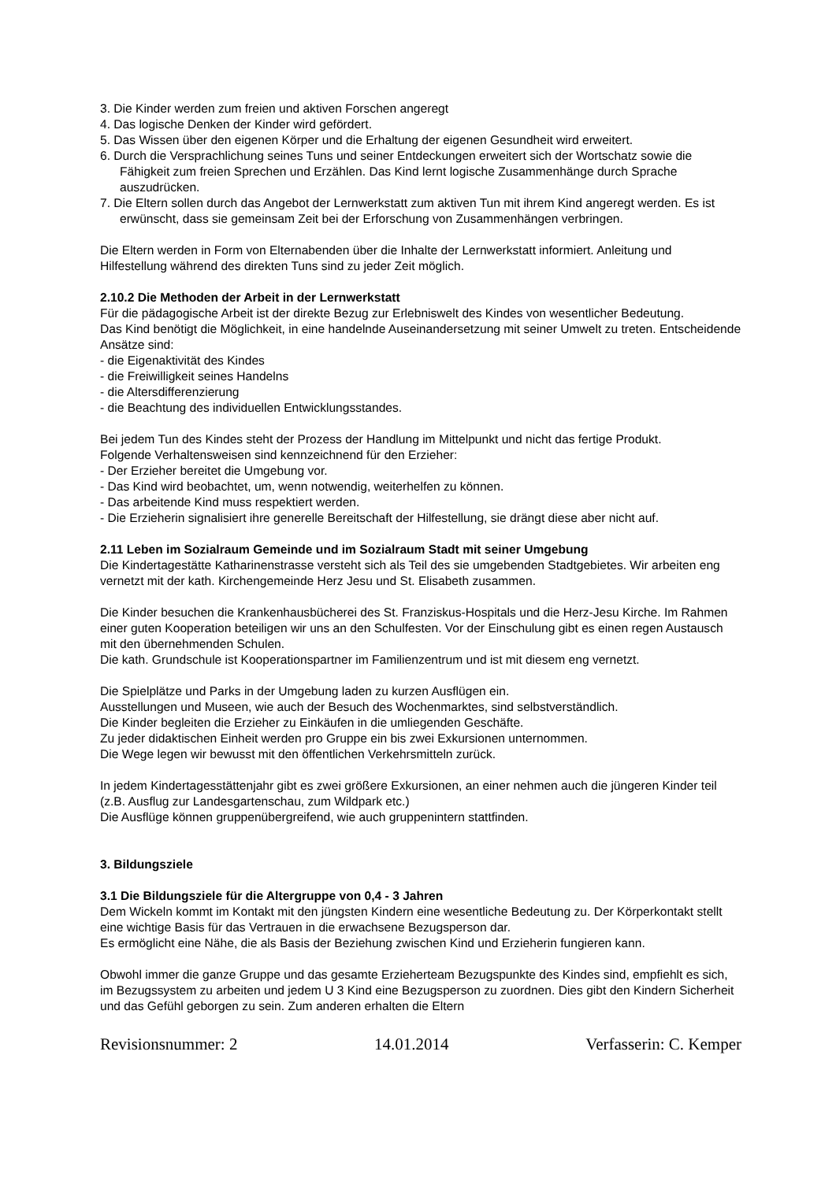3. Die Kinder werden zum freien und aktiven Forschen angeregt
4. Das logische Denken der Kinder wird gefördert.
5. Das Wissen über den eigenen Körper und die Erhaltung der eigenen Gesundheit wird erweitert.
6. Durch die Versprachlichung seines Tuns und seiner Entdeckungen erweitert sich der Wortschatz sowie die Fähigkeit zum freien Sprechen und Erzählen. Das Kind lernt logische Zusammenhänge durch Sprache auszudrücken.
7. Die Eltern sollen durch das Angebot der Lernwerkstatt zum aktiven Tun mit ihrem Kind angeregt werden. Es ist erwünscht, dass sie gemeinsam Zeit bei der Erforschung von Zusammenhängen verbringen.
Die Eltern werden in Form von Elternabenden über die Inhalte der Lernwerkstatt informiert. Anleitung und Hilfestellung während des direkten Tuns sind zu jeder Zeit möglich.
2.10.2 Die Methoden der Arbeit in der Lernwerkstatt
Für die pädagogische Arbeit ist der direkte Bezug zur Erlebniswelt des Kindes von wesentlicher Bedeutung.
Das Kind benötigt die Möglichkeit, in eine handelnde Auseinandersetzung mit seiner Umwelt zu treten. Entscheidende Ansätze sind:
- die Eigenaktivität des Kindes
- die Freiwilligkeit seines Handelns
- die Altersdifferenzierung
- die Beachtung des individuellen Entwicklungsstandes.
Bei jedem Tun des Kindes steht der Prozess der Handlung im Mittelpunkt und nicht das fertige Produkt.
Folgende Verhaltensweisen sind kennzeichnend für den Erzieher:
- Der Erzieher bereitet die Umgebung vor.
- Das Kind wird beobachtet, um, wenn notwendig, weiterhelfen zu können.
- Das arbeitende Kind muss respektiert werden.
- Die Erzieherin signalisiert ihre generelle Bereitschaft der Hilfestellung, sie drängt diese aber nicht auf.
2.11 Leben im Sozialraum Gemeinde und im Sozialraum Stadt mit seiner Umgebung
Die Kindertagestätte Katharinenstrasse versteht sich als Teil des sie umgebenden Stadtgebietes. Wir arbeiten eng vernetzt mit der kath. Kirchengemeinde Herz Jesu und St. Elisabeth zusammen.
Die Kinder besuchen die Krankenhausbücherei des St. Franziskus-Hospitals und die Herz-Jesu Kirche. Im Rahmen einer guten Kooperation beteiligen wir uns an den Schulfesten. Vor der Einschulung gibt es einen regen Austausch mit den übernehmenden Schulen.
Die kath. Grundschule ist Kooperationspartner im Familienzentrum und ist mit diesem eng vernetzt.
Die Spielplätze und Parks in der Umgebung laden zu kurzen Ausflügen ein.
Ausstellungen und Museen, wie auch der Besuch des Wochenmarktes, sind selbstverständlich.
Die Kinder begleiten die Erzieher zu Einkäufen in die umliegenden Geschäfte.
Zu jeder didaktischen Einheit werden pro Gruppe ein bis zwei Exkursionen unternommen.
Die Wege legen wir bewusst mit den öffentlichen Verkehrsmitteln zurück.
In jedem Kindertagesstättenjahr gibt es zwei größere Exkursionen, an einer nehmen auch die jüngeren Kinder teil (z.B. Ausflug zur Landesgartenschau, zum Wildpark etc.)
Die Ausflüge können gruppenübergreifend, wie auch gruppenintern stattfinden.
3. Bildungsziele
3.1 Die Bildungsziele für die Altergruppe von 0,4 - 3 Jahren
Dem Wickeln kommt im Kontakt mit den jüngsten Kindern eine wesentliche Bedeutung zu. Der Körperkontakt stellt eine wichtige Basis für das Vertrauen in die erwachsene Bezugsperson dar.
Es ermöglicht eine Nähe, die als Basis der Beziehung zwischen Kind und Erzieherin fungieren kann.
Obwohl immer die ganze Gruppe und das gesamte Erzieherteam Bezugspunkte des Kindes sind, empfiehlt es sich, im Bezugssystem zu arbeiten und jedem U 3 Kind eine Bezugsperson zu zuordnen. Dies gibt den Kindern Sicherheit und das Gefühl geborgen zu sein. Zum anderen erhalten die Eltern
Revisionsnummer: 2 14.01.2014 Verfasserin: C. Kemper